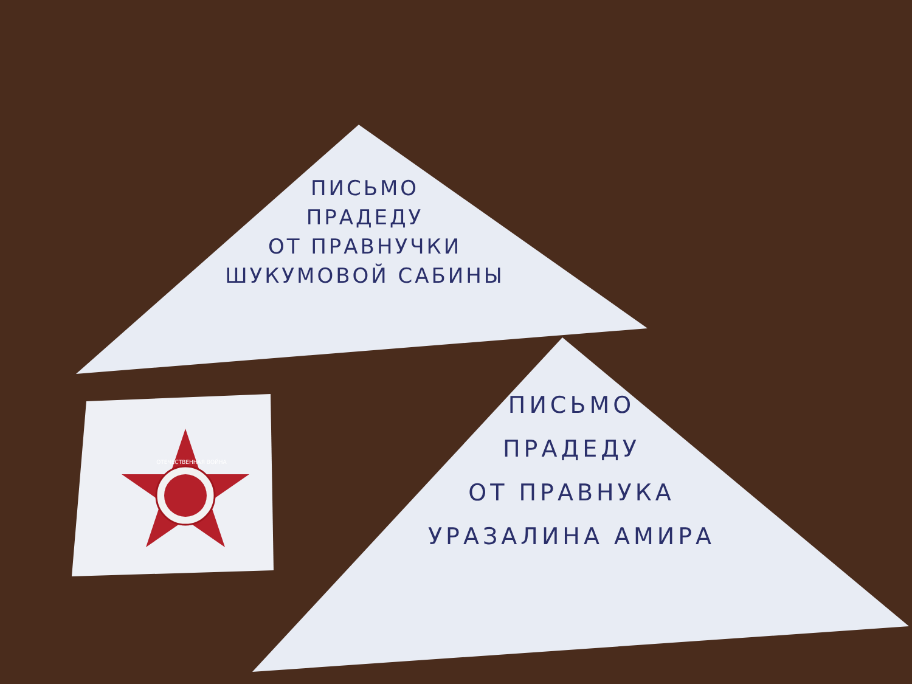ПИСЬМО
ПРАДЕДУ
ОТ ПРАВНУЧКИ
ШУКУМОВОЙ САБИНЫ
ПИСЬМО
ПРАДЕДУ
ОТ ПРАВНУКА
УРАЗАЛИНА АМИРА
ОТЕЧЕСТВЕННАЯ ВОЙНА